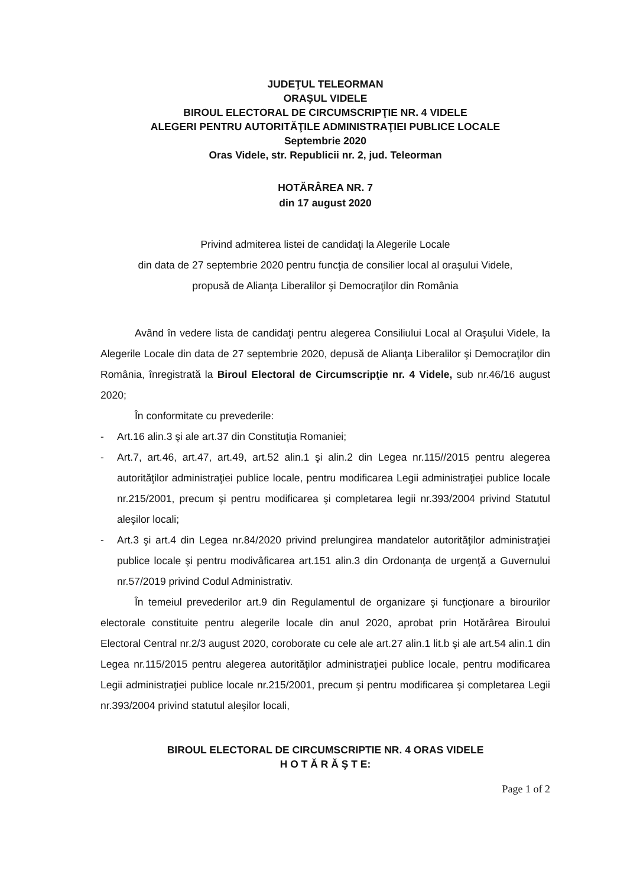JUDEŢUL TELEORMAN
ORAŞUL VIDELE
BIROUL ELECTORAL DE CIRCUMSCRIPŢIE NR. 4 VIDELE
ALEGERI PENTRU AUTORITĂŢILE ADMINISTRAŢIEI PUBLICE LOCALE
Septembrie 2020
Oras Videle, str. Republicii nr. 2, jud. Teleorman
HOTĂRÂREA NR. 7
din 17 august 2020
Privind admiterea listei de candidaţi la Alegerile Locale
din data de 27 septembrie 2020 pentru funcţia de consilier local al oraşului Videle,
propusă de Alianţa Liberalilor şi Democraţilor din România
Având în vedere lista de candidaţi pentru alegerea Consiliului Local al Oraşului Videle, la Alegerile Locale din data de 27 septembrie 2020, depusă de Alianţa Liberalilor şi Democraţilor din România, înregistrată la Biroul Electoral de Circumscripţie nr. 4 Videle, sub nr.46/16 august 2020;
În conformitate cu prevederile:
- Art.16 alin.3 şi ale art.37 din Constituţia Romaniei;
- Art.7, art.46, art.47, art.49, art.52 alin.1 şi alin.2 din Legea nr.115//2015 pentru alegerea autorităţilor administraţiei publice locale, pentru modificarea Legii administraţiei publice locale nr.215/2001, precum şi pentru modificarea şi completarea legii nr.393/2004 privind Statutul aleşilor locali;
- Art.3 şi art.4 din Legea nr.84/2020 privind prelungirea mandatelor autorităţilor administraţiei publice locale şi pentru modivâficarea art.151 alin.3 din Ordonanţa de urgenţă a Guvernului nr.57/2019 privind Codul Administrativ.
În temeiul prevederilor art.9 din Regulamentul de organizare şi funcţionare a birourilor electorale constituite pentru alegerile locale din anul 2020, aprobat prin Hotărârea Biroului Electoral Central nr.2/3 august 2020, coroborate cu cele ale art.27 alin.1 lit.b şi ale art.54 alin.1 din Legea nr.115/2015 pentru alegerea autorităţilor administraţiei publice locale, pentru modificarea Legii administraţiei publice locale nr.215/2001, precum şi pentru modificarea şi completarea Legii nr.393/2004 privind statutul aleşilor locali,
BIROUL ELECTORAL DE CIRCUMSCRIPTIE NR. 4 ORAS VIDELE
H O T Ă R Ă Ş T E:
Page 1 of 2